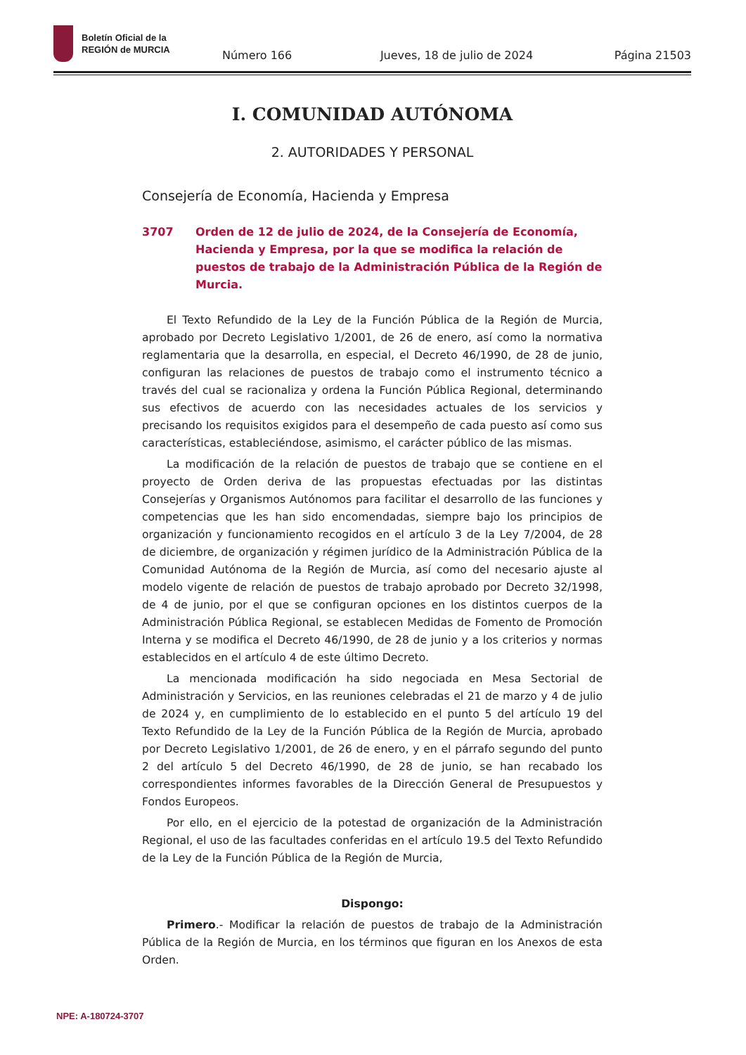Boletín Oficial de la
REGIÓN de MURCIA
Número 166 Jueves, 18 de julio de 2024 Página 21503
I. COMUNIDAD AUTÓNOMA
2. AUTORIDADES Y PERSONAL
Consejería de Economía, Hacienda y Empresa
3707 Orden de 12 de julio de 2024, de la Consejería de Economía, Hacienda y Empresa, por la que se modifica la relación de puestos de trabajo de la Administración Pública de la Región de Murcia.
El Texto Refundido de la Ley de la Función Pública de la Región de Murcia, aprobado por Decreto Legislativo 1/2001, de 26 de enero, así como la normativa reglamentaria que la desarrolla, en especial, el Decreto 46/1990, de 28 de junio, configuran las relaciones de puestos de trabajo como el instrumento técnico a través del cual se racionaliza y ordena la Función Pública Regional, determinando sus efectivos de acuerdo con las necesidades actuales de los servicios y precisando los requisitos exigidos para el desempeño de cada puesto así como sus características, estableciéndose, asimismo, el carácter público de las mismas.
La modificación de la relación de puestos de trabajo que se contiene en el proyecto de Orden deriva de las propuestas efectuadas por las distintas Consejerías y Organismos Autónomos para facilitar el desarrollo de las funciones y competencias que les han sido encomendadas, siempre bajo los principios de organización y funcionamiento recogidos en el artículo 3 de la Ley 7/2004, de 28 de diciembre, de organización y régimen jurídico de la Administración Pública de la Comunidad Autónoma de la Región de Murcia, así como del necesario ajuste al modelo vigente de relación de puestos de trabajo aprobado por Decreto 32/1998, de 4 de junio, por el que se configuran opciones en los distintos cuerpos de la Administración Pública Regional, se establecen Medidas de Fomento de Promoción Interna y se modifica el Decreto 46/1990, de 28 de junio y a los criterios y normas establecidos en el artículo 4 de este último Decreto.
La mencionada modificación ha sido negociada en Mesa Sectorial de Administración y Servicios, en las reuniones celebradas el 21 de marzo y 4 de julio de 2024 y, en cumplimiento de lo establecido en el punto 5 del artículo 19 del Texto Refundido de la Ley de la Función Pública de la Región de Murcia, aprobado por Decreto Legislativo 1/2001, de 26 de enero, y en el párrafo segundo del punto 2 del artículo 5 del Decreto 46/1990, de 28 de junio, se han recabado los correspondientes informes favorables de la Dirección General de Presupuestos y Fondos Europeos.
Por ello, en el ejercicio de la potestad de organización de la Administración Regional, el uso de las facultades conferidas en el artículo 19.5 del Texto Refundido de la Ley de la Función Pública de la Región de Murcia,
Dispongo:
Primero.- Modificar la relación de puestos de trabajo de la Administración Pública de la Región de Murcia, en los términos que figuran en los Anexos de esta Orden.
NPE: A-180724-3707